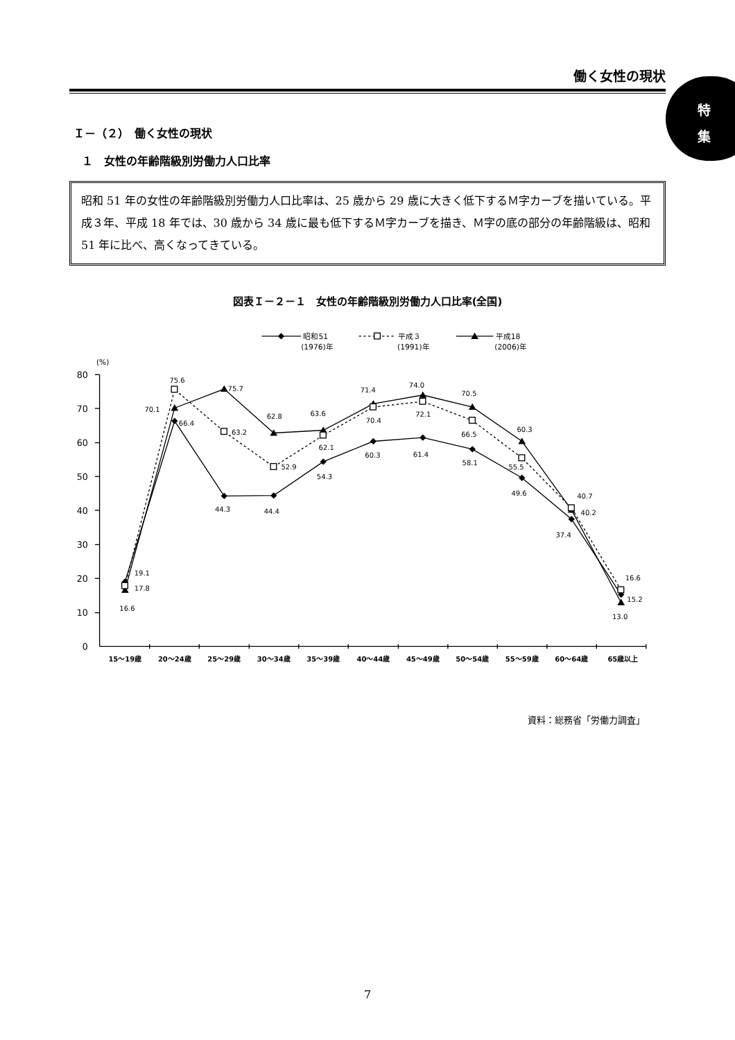特
集
働く女性の現状
Ｉ－（２）　働く女性の現状
１　女性の年齢階級別労働力人口比率
昭和 51 年の女性の年齢階級別労働力人口比率は、25 歳から 29 歳に大きく低下するＭ字カーブを描いている。平成３年、平成 18 年では、30 歳から 34 歳に最も低下するＭ字カーブを描き、Ｍ字の底の部分の年齢階級は、昭和 51 年に比べ、高くなってきている。
図表Ｉ－２－１　女性の年齢階級別労働力人口比率(全国)
昭和51
(1976)年
平成３
(1991)年
平成18
(2006)年
(%)
80
70
60
50
40
30
20
10
0
15～19歳
20～24歳
25～29歳
30～34歳
35～39歳
40～44歳
45～49歳
50～54歳
55～59歳
60～64歳
65歳以上
19.1
17.8
16.6
75.6
70.1
66.4
75.7
63.2
44.3
62.8
52.9
44.4
63.6
62.1
54.3
71.4
70.4
60.3
74.0
72.1
61.4
70.5
66.5
58.1
60.3
55.5
49.6
40.7
40.2
37.4
16.6
15.2
13.0
資料：総務省「労働力調査」
7